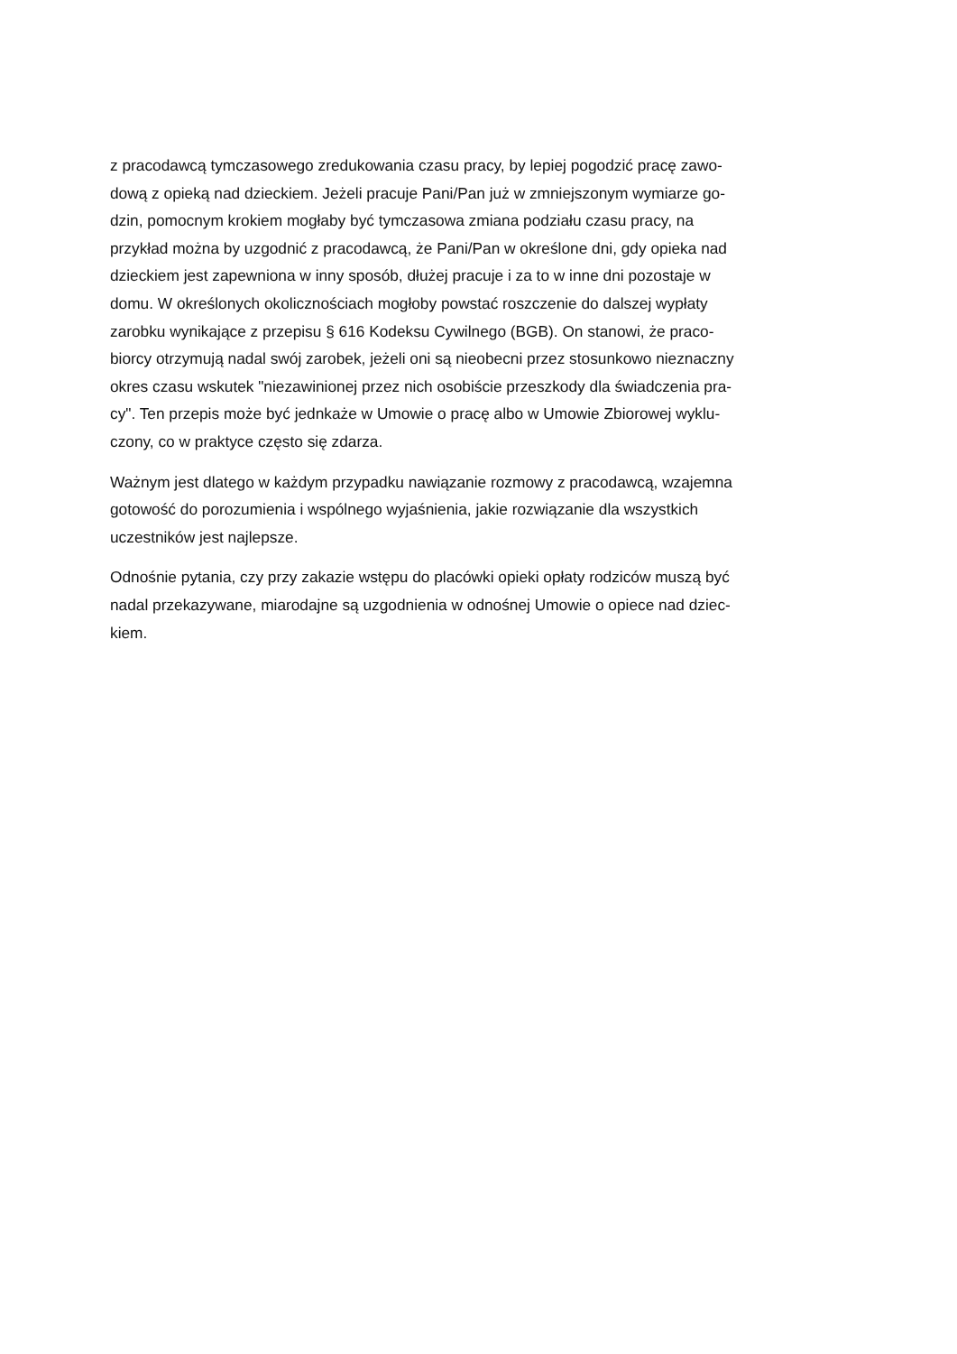z pracodawcą tymczasowego zredukowania czasu pracy, by lepiej pogodzić pracę zawo-
dową z opieką nad dzieckiem. Jeżeli pracuje Pani/Pan już w zmniejszonym wymiarze go-
dzin, pomocnym krokiem mogłaby być tymczasowa zmiana podziału czasu pracy, na
przykład można by uzgodnić z pracodawcą, że Pani/Pan w określone dni, gdy opieka nad
dzieckiem jest zapewniona w inny sposób, dłużej pracuje i za to w inne dni pozostaje w
domu. W określonych okolicznościach mogłoby powstać roszczenie do dalszej wypłaty
zarobku wynikające z przepisu § 616 Kodeksu Cywilnego (BGB). On stanowi, że praco-
biorcy otrzymują nadal swój zarobek, jeżeli oni są nieobecni przez stosunkowo nieznaczny
okres czasu wskutek "niezawinionej przez nich osobiście przeszkody dla świadczenia pra-
cy". Ten przepis może być jednkaże w Umowie o pracę albo w Umowie Zbiorowej wyklu-
czony, co w praktyce często się zdarza.
Ważnym jest dlatego w każdym przypadku nawiązanie rozmowy z pracodawcą, wzajemna
gotowość do porozumienia i wspólnego wyjaśnienia, jakie rozwiązanie dla wszystkich
uczestników jest najlepsze.
Odnośnie pytania, czy przy zakazie wstępu do placówki opieki opłaty rodziców muszą być
nadal przekazywane, miarodajne są uzgodnienia w odnośnej Umowie o opiece nad dziec-
kiem.